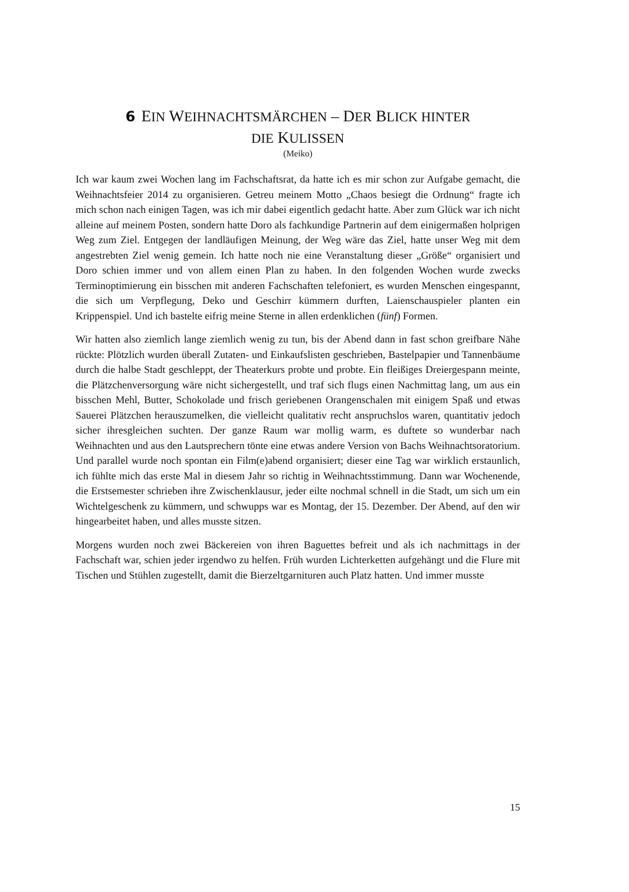6 EIN WEIHNACHTSMÄRCHEN – DER BLICK HINTER
DIE KULISSEN
(Meiko)
Ich war kaum zwei Wochen lang im Fachschaftsrat, da hatte ich es mir schon zur Aufgabe gemacht, die Weihnachtsfeier 2014 zu organisieren. Getreu meinem Motto „Chaos besiegt die Ordnung“ fragte ich mich schon nach einigen Tagen, was ich mir dabei eigentlich gedacht hatte. Aber zum Glück war ich nicht alleine auf meinem Posten, sondern hatte Doro als fachkundige Partnerin auf dem einigermaßen holprigen Weg zum Ziel. Entgegen der landläufigen Meinung, der Weg wäre das Ziel, hatte unser Weg mit dem angestrebten Ziel wenig gemein. Ich hatte noch nie eine Veranstaltung dieser „Größe“ organisiert und Doro schien immer und von allem einen Plan zu haben. In den folgenden Wochen wurde zwecks Terminoptimierung ein bisschen mit anderen Fachschaften telefoniert, es wurden Menschen eingespannt, die sich um Verpflegung, Deko und Geschirr kümmern durften, Laienschauspieler planten ein Krippenspiel. Und ich bastelte eifrig meine Sterne in allen erdenklichen (fünf) Formen.
Wir hatten also ziemlich lange ziemlich wenig zu tun, bis der Abend dann in fast schon greifbare Nähe rückte: Plötzlich wurden überall Zutaten- und Einkaufslisten geschrieben, Bastelpapier und Tannenbäume durch die halbe Stadt geschleppt, der Theaterkurs probte und probte. Ein fleißiges Dreiergespann meinte, die Plätzchenversorgung wäre nicht sichergestellt, und traf sich flugs einen Nachmittag lang, um aus ein bisschen Mehl, Butter, Schokolade und frisch geriebenen Orangenschalen mit einigem Spaß und etwas Sauerei Plätzchen herauszumelken, die vielleicht qualitativ recht anspruchslos waren, quantitativ jedoch sicher ihresgleichen suchten. Der ganze Raum war mollig warm, es duftete so wunderbar nach Weihnachten und aus den Lautsprechern tönte eine etwas andere Version von Bachs Weihnachtsoratorium. Und parallel wurde noch spontan ein Film(e)abend organisiert; dieser eine Tag war wirklich erstaunlich, ich fühlte mich das erste Mal in diesem Jahr so richtig in Weihnachtsstimmung. Dann war Wochenende, die Erstsemester schrieben ihre Zwischenklausur, jeder eilte nochmal schnell in die Stadt, um sich um ein Wichtelgeschenk zu kümmern, und schwupps war es Montag, der 15. Dezember. Der Abend, auf den wir hingearbeitet haben, und alles musste sitzen.
Morgens wurden noch zwei Bäckereien von ihren Baguettes befreit und als ich nachmittags in der Fachschaft war, schien jeder irgendwo zu helfen. Früh wurden Lichterketten aufgehängt und die Flure mit Tischen und Stühlen zugestellt, damit die Bierzeltgarnituren auch Platz hatten. Und immer musste
15